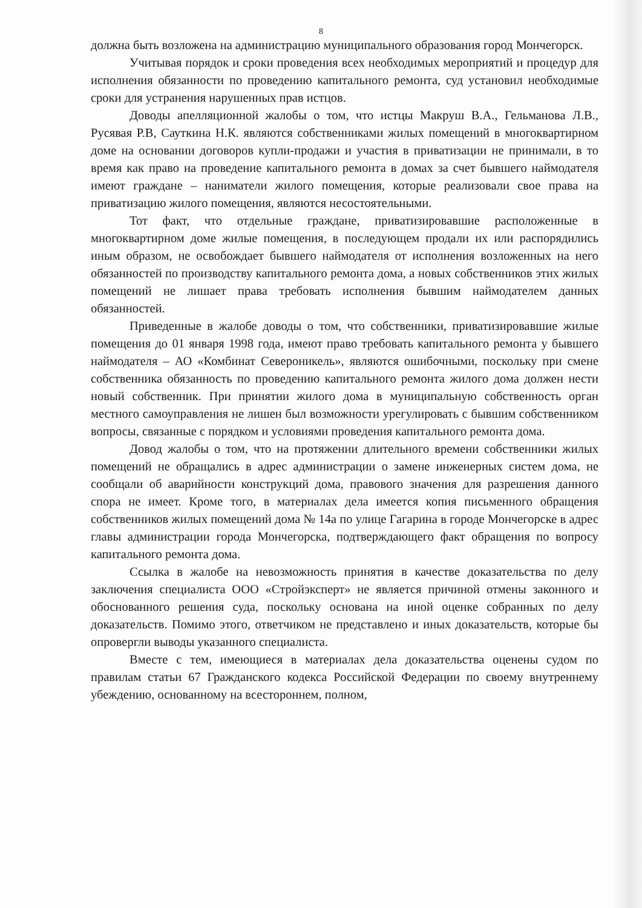8
должна быть возложена на администрацию муниципального образования город Мончегорск.
Учитывая порядок и сроки проведения всех необходимых мероприятий и процедур для исполнения обязанности по проведению капитального ремонта, суд установил необходимые сроки для устранения нарушенных прав истцов.
Доводы апелляционной жалобы о том, что истцы Макруш В.А., Гельманова Л.В., Русявая Р.В, Сауткина Н.К. являются собственниками жилых помещений в многоквартирном доме на основании договоров купли-продажи и участия в приватизации не принимали, в то время как право на проведение капитального ремонта в домах за счет бывшего наймодателя имеют граждане – наниматели жилого помещения, которые реализовали свое права на приватизацию жилого помещения, являются несостоятельными.
Тот факт, что отдельные граждане, приватизировавшие расположенные в многоквартирном доме жилые помещения, в последующем продали их или распорядились иным образом, не освобождает бывшего наймодателя от исполнения возложенных на него обязанностей по производству капитального ремонта дома, а новых собственников этих жилых помещений не лишает права требовать исполнения бывшим наймодателем данных обязанностей.
Приведенные в жалобе доводы о том, что собственники, приватизировавшие жилые помещения до 01 января 1998 года, имеют право требовать капитального ремонта у бывшего наймодателя – АО «Комбинат Североникель», являются ошибочными, поскольку при смене собственника обязанность по проведению капитального ремонта жилого дома должен нести новый собственник. При принятии жилого дома в муниципальную собственность орган местного самоуправления не лишен был возможности урегулировать с бывшим собственником вопросы, связанные с порядком и условиями проведения капитального ремонта дома.
Довод жалобы о том, что на протяжении длительного времени собственники жилых помещений не обращались в адрес администрации о замене инженерных систем дома, не сообщали об аварийности конструкций дома, правового значения для разрешения данного спора не имеет. Кроме того, в материалах дела имеется копия письменного обращения собственников жилых помещений дома № 14а по улице Гагарина в городе Мончегорске в адрес главы администрации города Мончегорска, подтверждающего факт обращения по вопросу капитального ремонта дома.
Ссылка в жалобе на невозможность принятия в качестве доказательства по делу заключения специалиста ООО «Стройэксперт» не является причиной отмены законного и обоснованного решения суда, поскольку основана на иной оценке собранных по делу доказательств. Помимо этого, ответчиком не представлено и иных доказательств, которые бы опровергли выводы указанного специалиста.
Вместе с тем, имеющиеся в материалах дела доказательства оценены судом по правилам статьи 67 Гражданского кодекса Российской Федерации по своему внутреннему убеждению, основанному на всестороннем, полном,